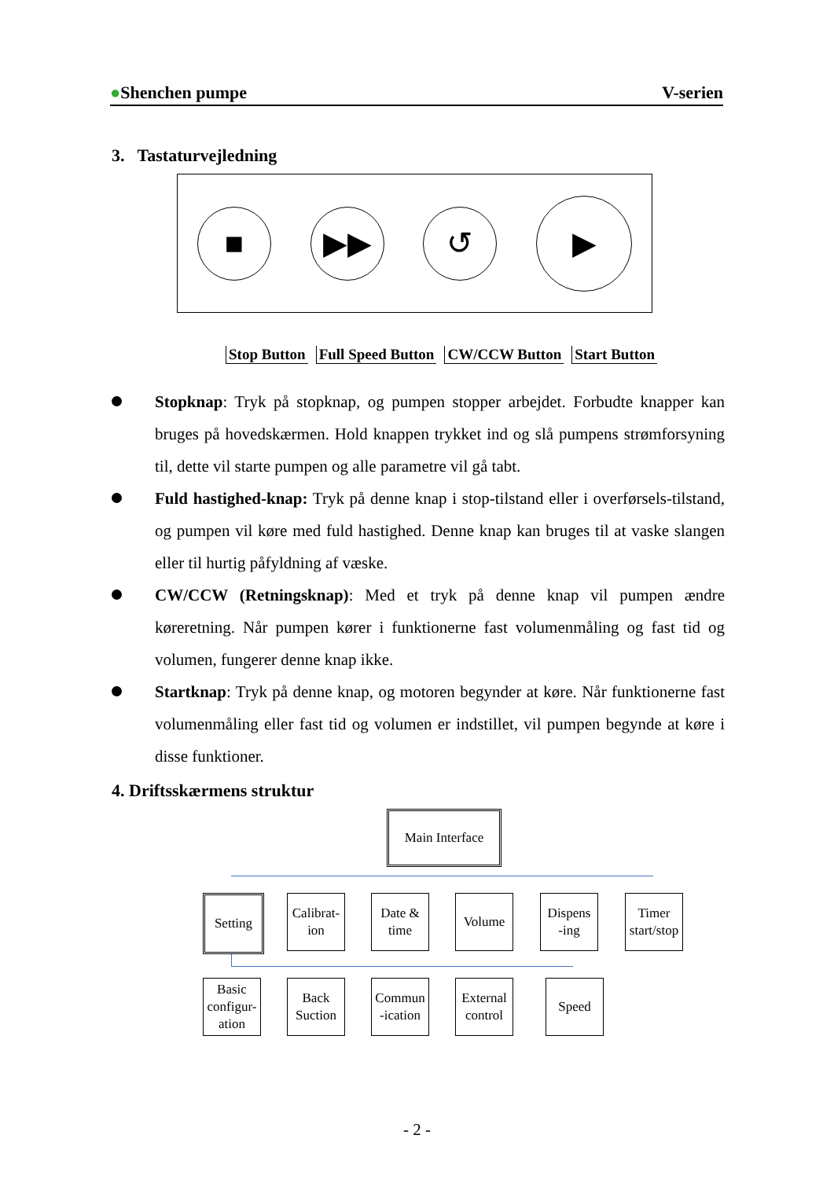●Shenchen pumpe V-serien
3. Tastaturvejledning
■ ▶▶ ↺
▶
Stop Button Full Speed Button CW/CCW Button Start Button
Stopknap: Tryk på stopknap, og pumpen stopper arbejdet. Forbudte knapper kan bruges på hovedskærmen. Hold knappen trykket ind og slå pumpens strømforsyning til, dette vil starte pumpen og alle parametre vil gå tabt.
Fuld hastighed-knap: Tryk på denne knap i stop-tilstand eller i overførsels-tilstand, og pumpen vil køre med fuld hastighed. Denne knap kan bruges til at vaske slangen eller til hurtig påfyldning af væske.
CW/CCW (Retningsknap): Med et tryk på denne knap vil pumpen ændre køreretning. Når pumpen kører i funktionerne fast volumenmåling og fast tid og volumen, fungerer denne knap ikke.
Startknap: Tryk på denne knap, og motoren begynder at køre. Når funktionerne fast volumenmåling eller fast tid og volumen er indstillet, vil pumpen begynde at køre i disse funktioner.
4. Driftsskærmens struktur
Main Interface
Setting
Calibrat-
ion
Date &
time
Volume
Dispens
-ing
Timer
start/stop
Basic
configur-
ation
Back
Suction
Commun
-ication
External
control
Speed
- 2 -